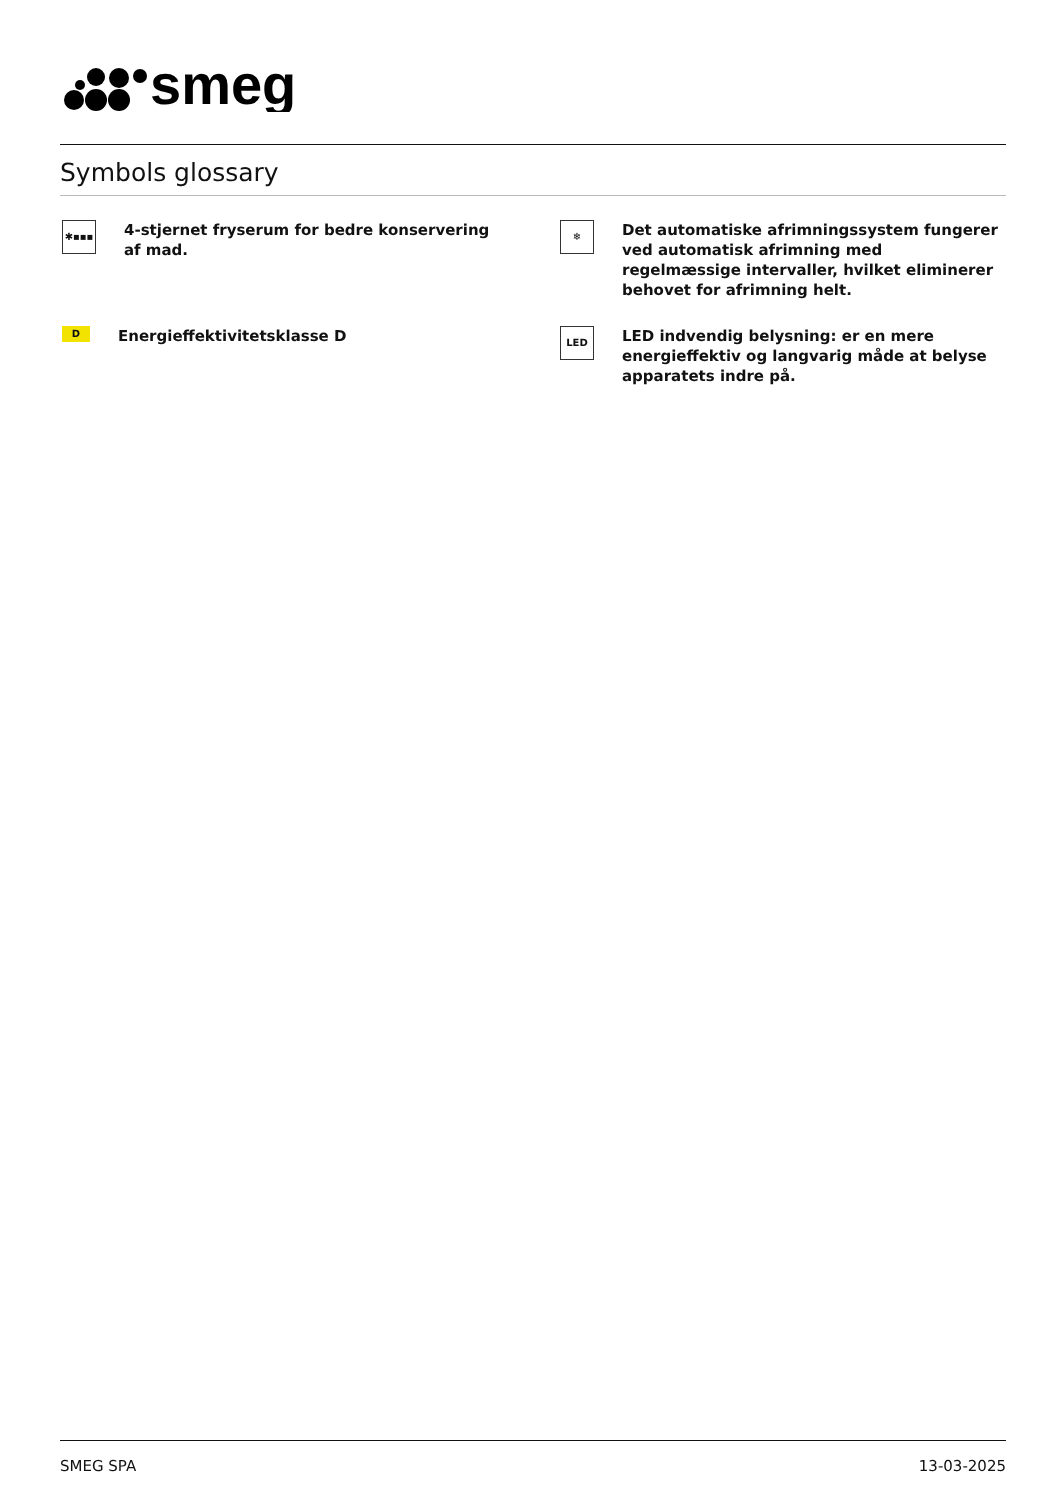smeg
Symbols glossary
✱▪▪▪
4-stjernet fryserum for bedre konservering af mad.
❄
Det automatiske afrimningssystem fungerer ved automatisk afrimning med regelmæssige intervaller, hvilket eliminerer behovet for afrimning helt.
D
Energieffektivitetsklasse D
LED
LED indvendig belysning: er en mere energieffektiv og langvarig måde at belyse apparatets indre på.
SMEG SPA 13-03-2025